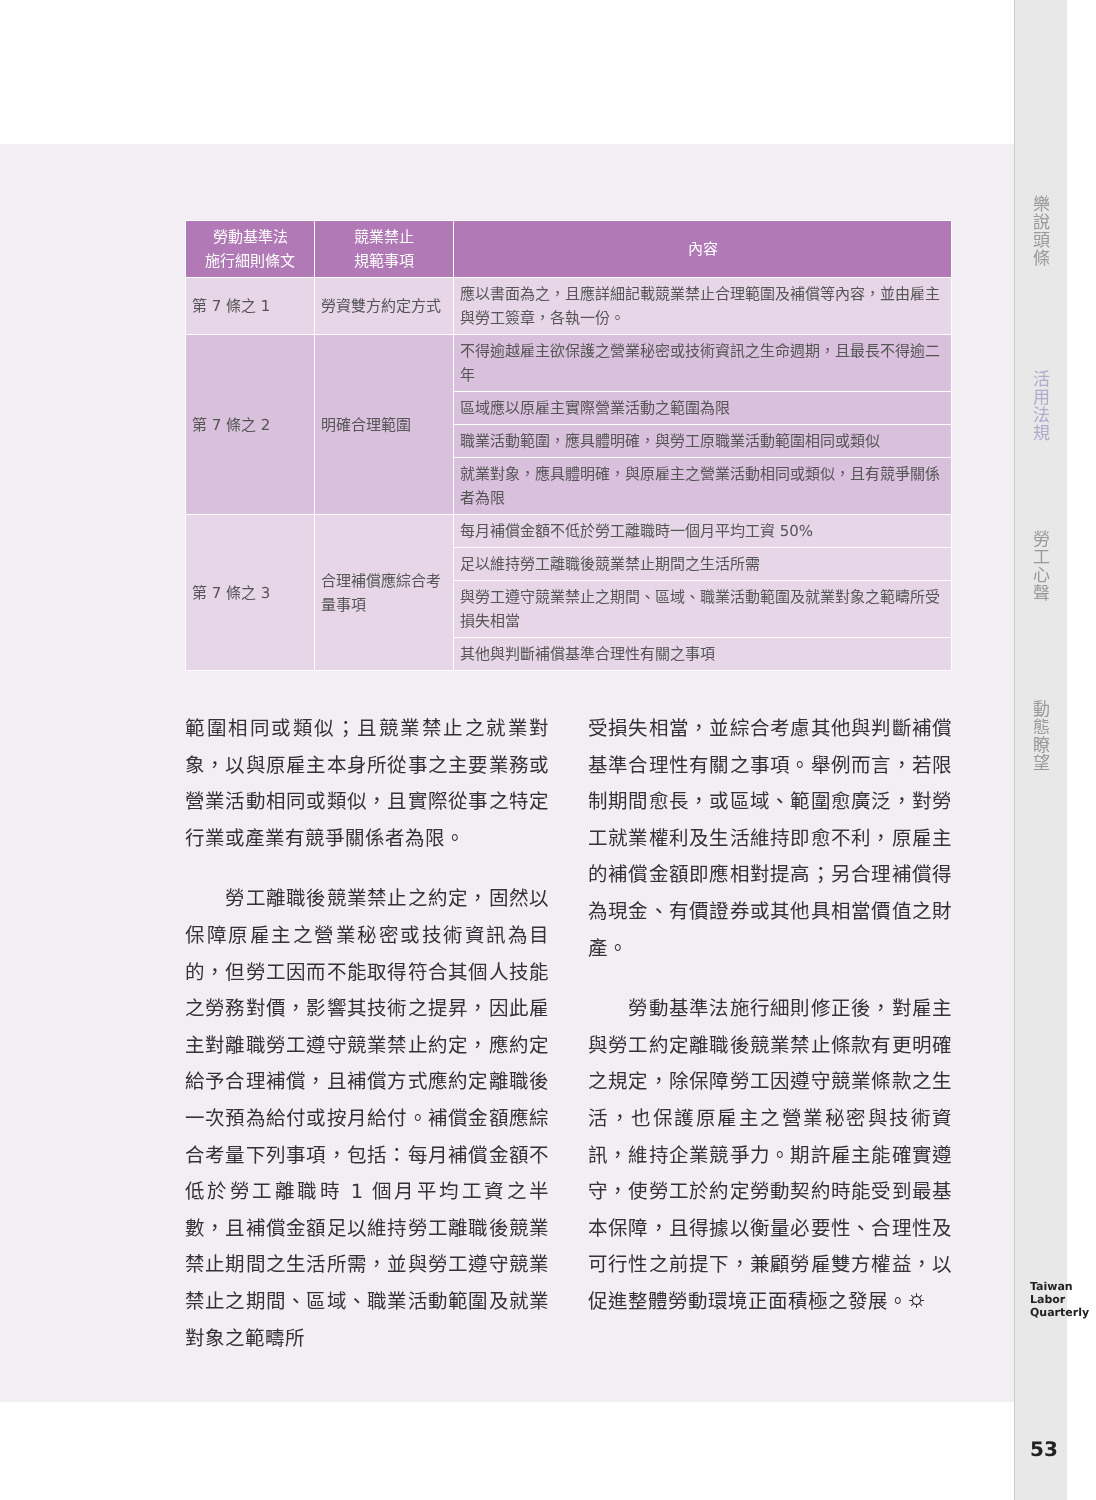樂說頭條
活用法規
勞工心聲
動態瞭望
Taiwan Labor Quarterly
53
| 勞動基準法 施行細則條文 | 競業禁止 規範事項 | 內容 |
| --- | --- | --- |
| 第 7 條之 1 | 勞資雙方約定方式 | 應以書面為之，且應詳細記載競業禁止合理範圍及補償等內容，並由雇主與勞工簽章，各執一份。 |
| 第 7 條之 2 | 明確合理範圍 | 不得逾越雇主欲保護之營業秘密或技術資訊之生命週期，且最長不得逾二年 |
| | | 區域應以原雇主實際營業活動之範圍為限 |
| | | 職業活動範圍，應具體明確，與勞工原職業活動範圍相同或類似 |
| | | 就業對象，應具體明確，與原雇主之營業活動相同或類似，且有競爭關係者為限 |
| 第 7 條之 3 | 合理補償應綜合考量事項 | 每月補償金額不低於勞工離職時一個月平均工資 50% |
| | | 足以維持勞工離職後競業禁止期間之生活所需 |
| | | 與勞工遵守競業禁止之期間、區域、職業活動範圍及就業對象之範疇所受損失相當 |
| | | 其他與判斷補償基準合理性有關之事項 |
範圍相同或類似；且競業禁止之就業對象，以與原雇主本身所從事之主要業務或營業活動相同或類似，且實際從事之特定行業或產業有競爭關係者為限。
　　勞工離職後競業禁止之約定，固然以保障原雇主之營業秘密或技術資訊為目的，但勞工因而不能取得符合其個人技能之勞務對價，影響其技術之提昇，因此雇主對離職勞工遵守競業禁止約定，應約定給予合理補償，且補償方式應約定離職後一次預為給付或按月給付。補償金額應綜合考量下列事項，包括：每月補償金額不低於勞工離職時 1 個月平均工資之半數，且補償金額足以維持勞工離職後競業禁止期間之生活所需，並與勞工遵守競業禁止之期間、區域、職業活動範圍及就業對象之範疇所
受損失相當，並綜合考慮其他與判斷補償基準合理性有關之事項。舉例而言，若限制期間愈長，或區域、範圍愈廣泛，對勞工就業權利及生活維持即愈不利，原雇主的補償金額即應相對提高；另合理補償得為現金、有價證券或其他具相當價值之財產。
　　勞動基準法施行細則修正後，對雇主與勞工約定離職後競業禁止條款有更明確之規定，除保障勞工因遵守競業條款之生活，也保護原雇主之營業秘密與技術資訊，維持企業競爭力。期許雇主能確實遵守，使勞工於約定勞動契約時能受到最基本保障，且得據以衡量必要性、合理性及可行性之前提下，兼顧勞雇雙方權益，以促進整體勞動環境正面積極之發展。⛭